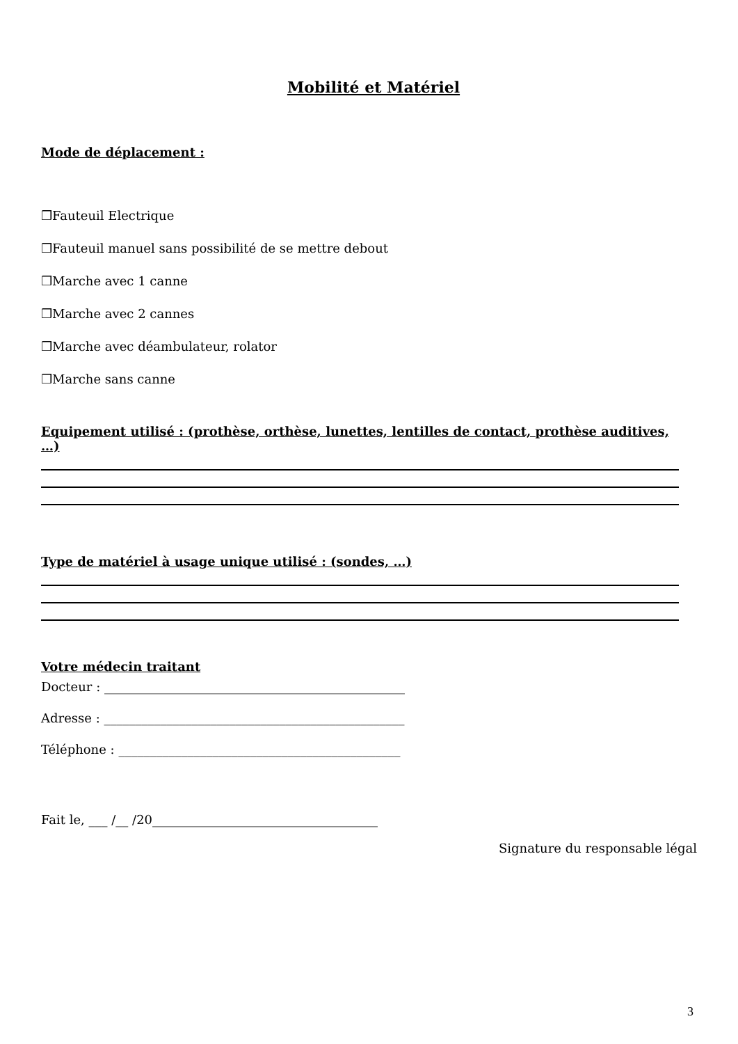Mobilité et Matériel
Mode de déplacement :
❒Fauteuil Electrique
❒Fauteuil manuel sans possibilité de se mettre debout
❒Marche avec 1 canne
❒Marche avec 2 cannes
❒Marche avec déambulateur, rolator
❒Marche sans canne
Equipement utilisé : (prothèse, orthèse, lunettes, lentilles de contact, prothèse auditives, …)
Type de matériel à usage unique utilisé : (sondes, …)
Votre médecin traitant
Docteur : ________________________________________________
Adresse : ________________________________________________
Téléphone : _____________________________________________
Fait le, ___ /__ /20____________________________________
Signature du responsable légal
3